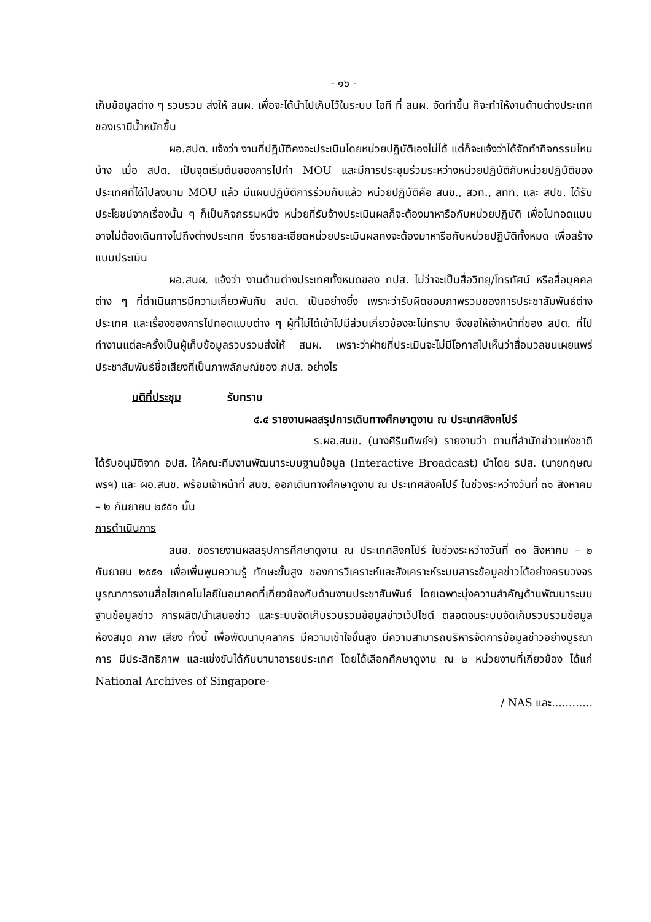- ๑๖ -
เก็บข้อมูลต่าง ๆ รวบรวม ส่งให้ สนผ. เพื่อจะได้นำไปเก็บไว้ในระบบ ไอที ที่ สนผ. จัดทำขึ้น ก็จะทำให้งานด้านต่างประเทศของเรามีน้ำหนักขึ้น
ผอ.สปต. แจ้งว่า งานที่ปฏิบัติคงจะประเมินโดยหน่วยปฏิบัติเองไม่ได้ แต่ก็จะแจ้งว่าได้จัดทำกิจกรรมไหนบ้าง เมื่อ สปต. เป็นจุดเริ่มต้นของการไปทำ MOU และมีการประชุมร่วมระหว่างหน่วยปฏิบัติกับหน่วยปฏิบัติของประเทศที่ได้ไปลงนาม MOU แล้ว มีแผนปฏิบัติการร่วมกันแล้ว หน่วยปฏิบัติคือ สนข., สวท., สทท. และ สปข. ได้รับประโยชน์จากเรื่องนั้น ๆ ก็เป็นกิจกรรมหนึ่ง หน่วยที่รับจ้างประเมินผลก็จะต้องมาหารือกับหน่วยปฏิบัติ เพื่อไปทอดแบบ อาจไม่ต้องเดินทางไปถึงต่างประเทศ ซึ่งรายละเอียดหน่วยประเมินผลคงจะต้องมาหารือกับหน่วยปฏิบัติทั้งหมด เพื่อสร้างแบบประเมิน
ผอ.สนผ. แจ้งว่า งานด้านต่างประเทศทั้งหมดของ กปส. ไม่ว่าจะเป็นสื่อวิทยุ/โทรทัศน์ หรือสื่อบุคคลต่าง ๆ ที่ดำเนินการมีความเกี่ยวพันกับ สปต. เป็นอย่างยิ่ง เพราะว่ารับผิดชอบภาพรวมของการประชาสัมพันธ์ต่างประเทศ และเรื่องของการไปทอดแบบต่าง ๆ ผู้ที่ไม่ได้เข้าไปมีส่วนเกี่ยวข้องจะไม่ทราบ จึงขอให้เจ้าหน้าที่ของ สปต. ที่ไปทำงานแต่ละครั้งเป็นผู้เก็บข้อมูลรวบรวมส่งให้ สนผ. เพราะว่าฝ่ายที่ประเมินจะไม่มีโอกาสไปเห็นว่าสื่อมวลชนเผยแพร่ประชาสัมพันธ์ชื่อเสียงที่เป็นภาพลักษณ์ของ กปส. อย่างไร
มติที่ประชุม รับทราบ
๔.๔ รายงานผลสรุปการเดินทางศึกษาดูงาน ณ ประเทศสิงคโปร์
ร.ผอ.สนข. (นางศิรินทิพย์ฯ) รายงานว่า ตามที่สำนักข่าวแห่งชาติ ได้รับอนุมัติจาก อปส. ให้คณะทีมงานพัฒนาระบบฐานข้อมูล (Interactive Broadcast) นำโดย รปส. (นายกฤษณพรฯ) และ ผอ.สนข. พร้อมเจ้าหน้าที่ สนข. ออกเดินทางศึกษาดูงาน ณ ประเทศสิงคโปร์ ในช่วงระหว่างวันที่ ๓๑ สิงหาคม – ๒ กันยายน ๒๕๕๑ นั้น
การดำเนินการ
สนข. ขอรายงานผลสรุปการศึกษาดูงาน ณ ประเทศสิงคโปร์ ในช่วงระหว่างวันที่ ๓๑ สิงหาคม – ๒ กันยายน ๒๕๕๑ เพื่อเพิ่มพูนความรู้ ทักษะขั้นสูง ของการวิเคราะห์และสังเคราะห์ระบบสาระข้อมูลข่าวได้อย่างครบวงจร บูรณาการงานสื่อไฮเทคโนโลยีในอนาคตที่เกี่ยวข้องกับด้านงานประชาสัมพันธ์ โดยเฉพาะมุ่งความสำคัญด้านพัฒนาระบบฐานข้อมูลข่าว การผลิต/นำเสนอข่าว และระบบจัดเก็บรวบรวมข้อมูลข่าวเว็ปไซต์ ตลอดจนระบบจัดเก็บรวบรวมข้อมูลห้องสมุด ภาพ เสียง ทั้งนี้ เพื่อพัฒนาบุคลากร มีความเข้าใจขั้นสูง มีความสามารถบริหารจัดการข้อมูลข่าวอย่างบูรณาการ มีประสิทธิภาพ และแข่งขันได้กับนานาอารยประเทศ โดยได้เลือกศึกษาดูงาน ณ ๒ หน่วยงานที่เกี่ยวข้อง ได้แก่ National Archives of Singapore-
/ NAS และ............